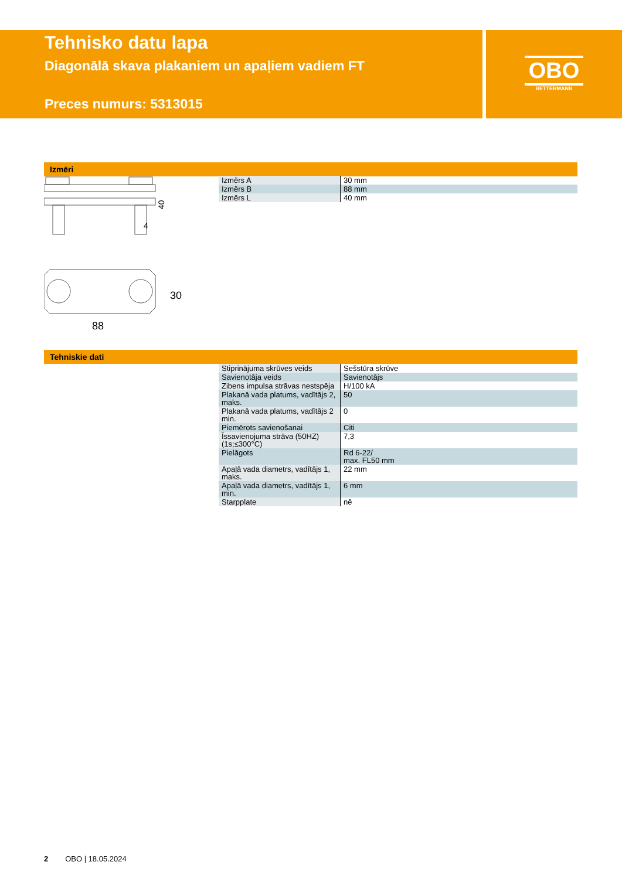Tehnisko datu lapa
Diagonālā skava plakaniem un apaļiem vadiem FT
Preces numurs: 5313015
OBO
BETTERMANN
Izmēri
40
30
88
4
| Izmērs A | 30 mm |
| Izmērs B | 88 mm |
| Izmērs L | 40 mm |
Tehniskie dati
| Stiprinājuma skrūves veids | Sešstūra skrūve |
| Savienotāja veids | Savienotājs |
| Zibens impulsa strāvas nestspēja | H/100 kA |
| Plakanā vada platums, vadītājs 2, maks. | 50 |
| Plakanā vada platums, vadītājs 2 min. | 0 |
| Piemērots savienošanai | Citi |
| Īssavienojuma strāva (50HZ) (1s;≤300°C) | 7,3 |
| Pielāgots | Rd 6-22/ max. FL50 mm |
| Apaļā vada diametrs, vadītājs 1, maks. | 22 mm |
| Apaļā vada diametrs, vadītājs 1, min. | 6 mm |
| Starpplate | nē |
2 OBO | 18.05.2024